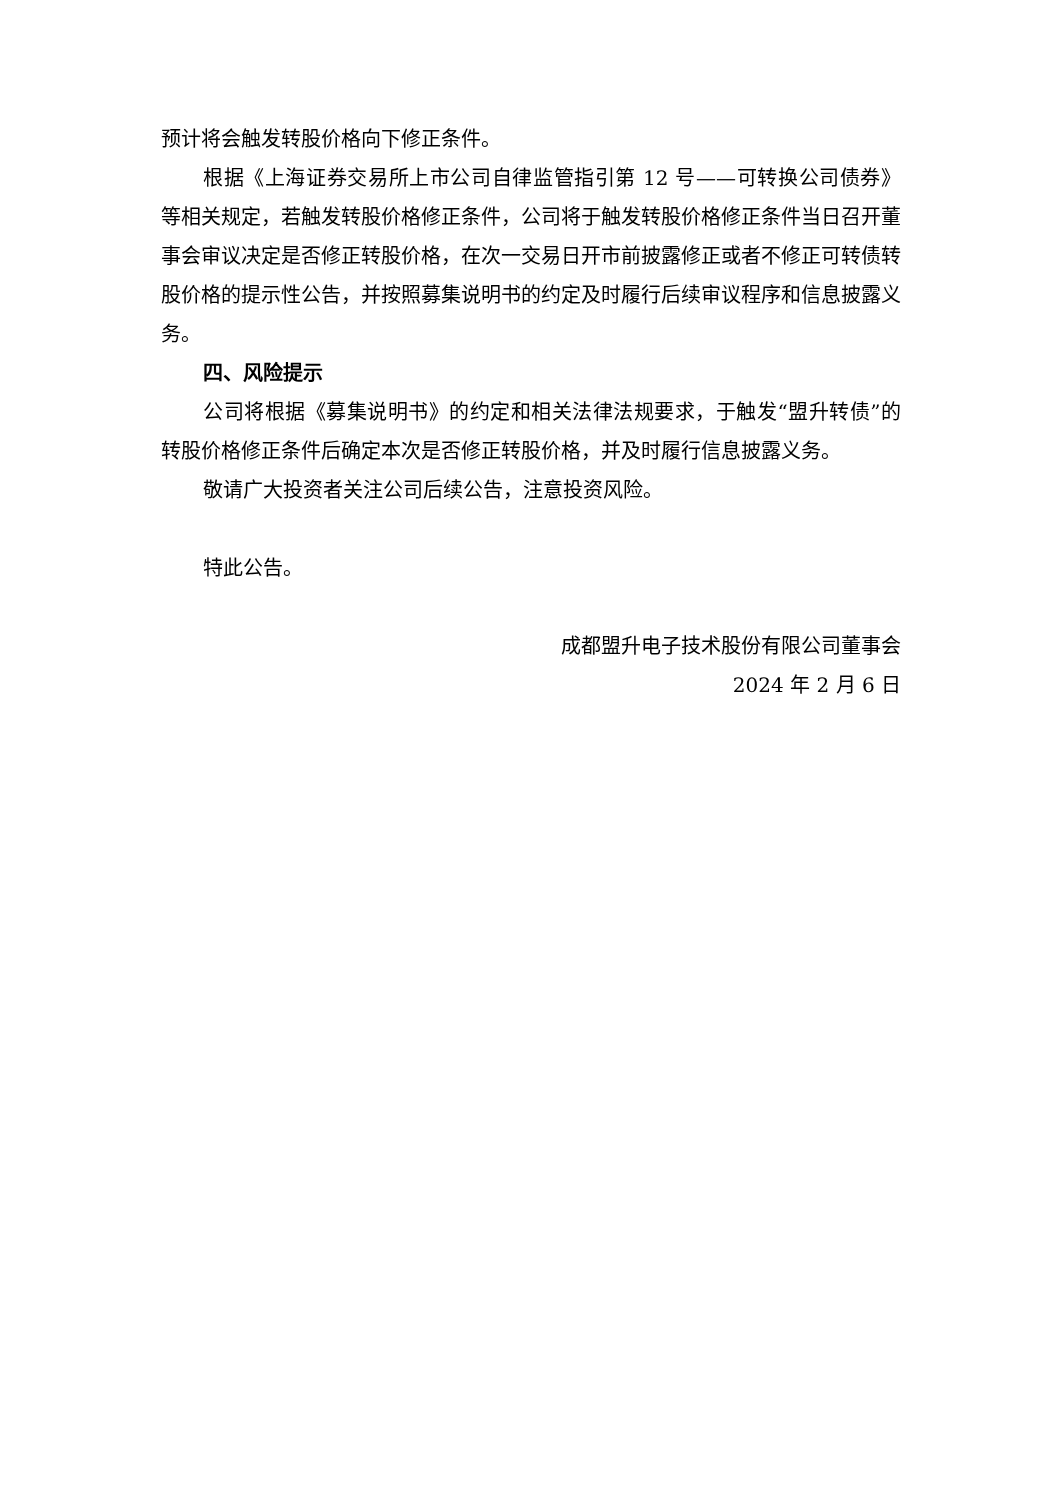预计将会触发转股价格向下修正条件。
根据《上海证券交易所上市公司自律监管指引第 12 号——可转换公司债券》等相关规定，若触发转股价格修正条件，公司将于触发转股价格修正条件当日召开董事会审议决定是否修正转股价格，在次一交易日开市前披露修正或者不修正可转债转股价格的提示性公告，并按照募集说明书的约定及时履行后续审议程序和信息披露义务。
四、风险提示
公司将根据《募集说明书》的约定和相关法律法规要求，于触发“盟升转债”的转股价格修正条件后确定本次是否修正转股价格，并及时履行信息披露义务。
敬请广大投资者关注公司后续公告，注意投资风险。
特此公告。
成都盟升电子技术股份有限公司董事会
2024 年 2 月 6 日